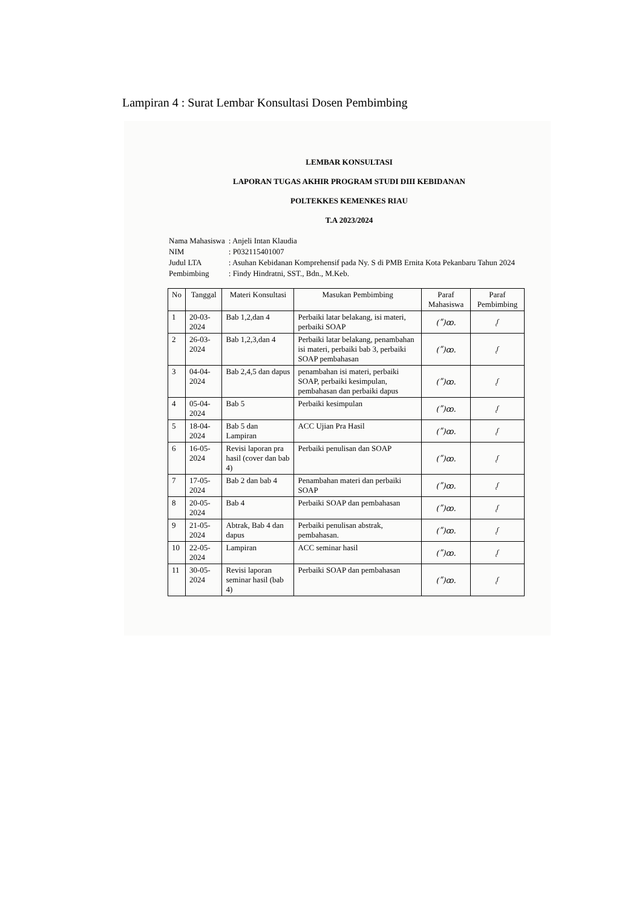Lampiran 4 : Surat Lembar Konsultasi Dosen Pembimbing
LEMBAR KONSULTASI
LAPORAN TUGAS AKHIR PROGRAM STUDI DIII KEBIDANAN
POLTEKKES KEMENKES RIAU
T.A 2023/2024
| Nama Mahasiswa | : Anjeli Intan Klaudia |
| NIM | : P032115401007 |
| Judul LTA | : Asuhan Kebidanan Komprehensif pada Ny. S di PMB Ernita Kota Pekanbaru Tahun 2024 |
| Pembimbing | : Findy Hindratni, SST., Bdn., M.Keb. |
| No | Tanggal | Materi Konsultasi | Masukan Pembimbing | Paraf Mahasiswa | Paraf Pembimbing |
| --- | --- | --- | --- | --- | --- |
| 1 | 20-03-2024 | Bab 1,2,dan 4 | Perbaiki latar belakang, isi materi, perbaiki SOAP | (ʺ)ꝏ. | ᶘ |
| 2 | 26-03-2024 | Bab 1,2,3,dan 4 | Perbaiki latar belakang, penambahan isi materi, perbaiki bab 3, perbaiki SOAP pembahasan | (ʺ)ꝏ. | ᶘ |
| 3 | 04-04-2024 | Bab 2,4,5 dan dapus | penambahan isi materi, perbaiki SOAP, perbaiki kesimpulan, pembahasan dan perbaiki dapus | (ʺ)ꝏ. | ᶘ |
| 4 | 05-04-2024 | Bab 5 | Perbaiki kesimpulan | (ʺ)ꝏ. | ᶘ |
| 5 | 18-04-2024 | Bab 5 dan Lampiran | ACC Ujian Pra Hasil | (ʺ)ꝏ. | ᶘ |
| 6 | 16-05-2024 | Revisi laporan pra hasil (cover dan bab 4) | Perbaiki penulisan dan SOAP | (ʺ)ꝏ. | ᶘ |
| 7 | 17-05-2024 | Bab 2 dan bab 4 | Penambahan materi dan perbaiki SOAP | (ʺ)ꝏ. | ᶘ |
| 8 | 20-05-2024 | Bab 4 | Perbaiki SOAP dan pembahasan | (ʺ)ꝏ. | ᶘ |
| 9 | 21-05-2024 | Abtrak, Bab 4 dan dapus | Perbaiki penulisan abstrak, pembahasan. | (ʺ)ꝏ. | ᶘ |
| 10 | 22-05-2024 | Lampiran | ACC seminar hasil | (ʺ)ꝏ. | ᶘ |
| 11 | 30-05-2024 | Revisi laporan seminar hasil (bab 4) | Perbaiki SOAP dan pembahasan | (ʺ)ꝏ. | ᶘ |